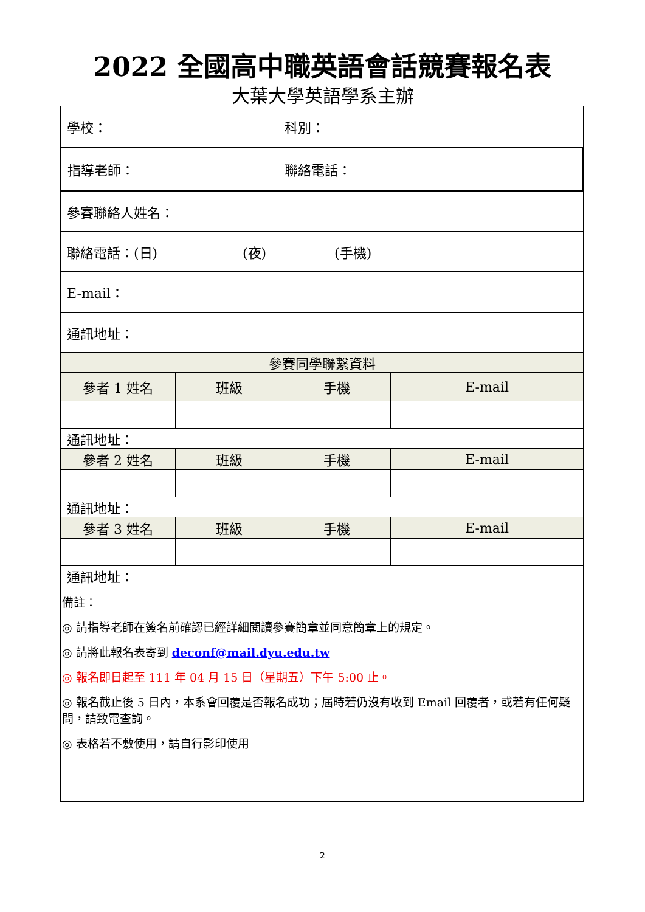2022 全國高中職英語會話競賽報名表
大葉大學英語學系主辦
| 學校： | | 科別： | |
| 指導老師： | | 聯絡電話： | |
| 參賽聯絡人姓名： | | | |
| 聯絡電話：(日) (夜) (手機) | | | |
| E-mail： | | | |
| 通訊地址： | | | |
| 參賽同學聯繫資料 | | | |
| 參者 1 姓名 | 班級 | 手機 | E-mail |
| 通訊地址： | | | |
| 參者 2 姓名 | 班級 | 手機 | E-mail |
| 通訊地址： | | | |
| 參者 3 姓名 | 班級 | 手機 | E-mail |
| 通訊地址： | | | |
| 備註： ◎ 請指導老師在簽名前確認已經詳細閱讀參賽簡章並同意簡章上的規定。 ◎ 請將此報名表寄到 deconf@mail.dyu.edu.tw ◎ 報名即日起至 111 年 04 月 15 日（星期五）下午 5:00 止。 ◎ 報名截止後 5 日內，本系會回覆是否報名成功；屆時若仍沒有收到 Email 回覆者，或若有任何疑問，請致電查詢。 ◎ 表格若不敷使用，請自行影印使用 | | | |
2